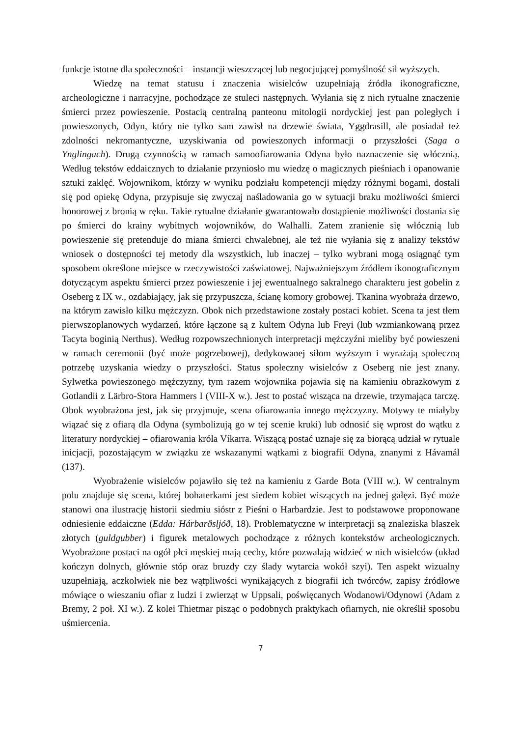funkcje istotne dla społeczności – instancji wieszczącej lub negocjującej pomyślność sił wyższych.
Wiedzę na temat statusu i znaczenia wisielców uzupełniają źródła ikonograficzne, archeologiczne i narracyjne, pochodzące ze stuleci następnych. Wyłania się z nich rytualne znaczenie śmierci przez powieszenie. Postacią centralną panteonu mitologii nordyckiej jest pan poległych i powieszonych, Odyn, który nie tylko sam zawisł na drzewie świata, Yggdrasill, ale posiadał też zdolności nekromantyczne, uzyskiwania od powieszonych informacji o przyszłości (Saga o Ynglingach). Drugą czynnością w ramach samoofiarowania Odyna było naznaczenie się włócznią. Według tekstów eddaicznych to działanie przyniosło mu wiedzę o magicznych pieśniach i opanowanie sztuki zaklęć. Wojownikom, którzy w wyniku podziału kompetencji między różnymi bogami, dostali się pod opiekę Odyna, przypisuje się zwyczaj naśladowania go w sytuacji braku możliwości śmierci honorowej z bronią w ręku. Takie rytualne działanie gwarantowało dostąpienie możliwości dostania się po śmierci do krainy wybitnych wojowników, do Walhalli. Zatem zranienie się włócznią lub powieszenie się pretenduje do miana śmierci chwalebnej, ale też nie wyłania się z analizy tekstów wniosek o dostępności tej metody dla wszystkich, lub inaczej – tylko wybrani mogą osiągnąć tym sposobem określone miejsce w rzeczywistości zaświatowej. Najważniejszym źródłem ikonograficznym dotyczącym aspektu śmierci przez powieszenie i jej ewentualnego sakralnego charakteru jest gobelin z Oseberg z IX w., ozdabiający, jak się przypuszcza, ścianę komory grobowej. Tkanina wyobraża drzewo, na którym zawisło kilku mężczyzn. Obok nich przedstawione zostały postaci kobiet. Scena ta jest tłem pierwszoplanowych wydarzeń, które łączone są z kultem Odyna lub Freyi (lub wzmiankowaną przez Tacyta boginią Nerthus). Według rozpowszechnionych interpretacji mężczyźni mieliby być powieszeni w ramach ceremonii (być może pogrzebowej), dedykowanej siłom wyższym i wyrażają społeczną potrzebę uzyskania wiedzy o przyszłości. Status społeczny wisielców z Oseberg nie jest znany. Sylwetka powieszonego mężczyzny, tym razem wojownika pojawia się na kamieniu obrazkowym z Gotlandii z Lärbro-Stora Hammers I (VIII-X w.). Jest to postać wisząca na drzewie, trzymająca tarczę. Obok wyobrażona jest, jak się przyjmuje, scena ofiarowania innego mężczyzny. Motywy te miałyby wiązać się z ofiarą dla Odyna (symbolizują go w tej scenie kruki) lub odnosić się wprost do wątku z literatury nordyckiej – ofiarowania króla Víkarra. Wiszącą postać uznaje się za biorącą udział w rytuale inicjacji, pozostającym w związku ze wskazanymi wątkami z biografii Odyna, znanymi z Hávamál (137).
Wyobrażenie wisielców pojawiło się też na kamieniu z Garde Bota (VIII w.). W centralnym polu znajduje się scena, której bohaterkami jest siedem kobiet wiszących na jednej gałęzi. Być może stanowi ona ilustrację historii siedmiu sióstr z Pieśni o Harbardzie. Jest to podstawowe proponowane odniesienie eddaiczne (Edda: Hárbarðsljóð, 18). Problematyczne w interpretacji są znaleziska blaszek złotych (guldgubber) i figurek metalowych pochodzące z różnych kontekstów archeologicznych. Wyobrażone postaci na ogół płci męskiej mają cechy, które pozwalają widzieć w nich wisielców (układ kończyn dolnych, głównie stóp oraz bruzdy czy ślady wytarcia wokół szyi). Ten aspekt wizualny uzupełniają, aczkolwiek nie bez wątpliwości wynikających z biografii ich twórców, zapisy źródłowe mówiące o wieszaniu ofiar z ludzi i zwierząt w Uppsali, poświęcanych Wodanowi/Odynowi (Adam z Bremy, 2 poł. XI w.). Z kolei Thietmar pisząc o podobnych praktykach ofiarnych, nie określił sposobu uśmiercenia.
7